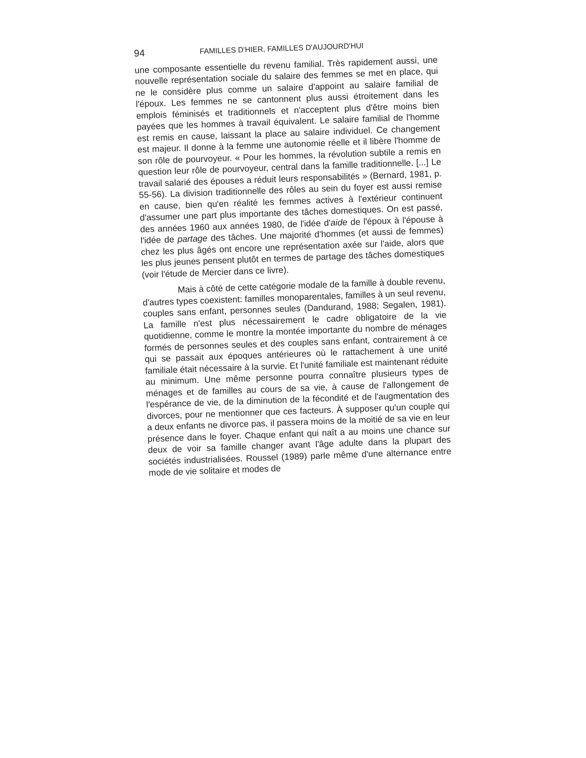94 FAMILLES D'HIER, FAMILLES D'AUJOURD'HUI
une composante essentielle du revenu familial. Très rapidement aussi, une nouvelle représentation sociale du salaire des femmes se met en place, qui ne le considère plus comme un salaire d'appoint au salaire familial de l'époux. Les femmes ne se cantonnent plus aussi étroitement dans les emplois féminisés et traditionnels et n'acceptent plus d'être moins bien payées que les hommes à travail équivalent. Le salaire familial de l'homme est remis en cause, laissant la place au salaire individuel. Ce changement est majeur. Il donne à la femme une autonomie réelle et il libère l'homme de son rôle de pourvoyeur. « Pour les hommes, la révolution subtile a remis en question leur rôle de pourvoyeur, central dans la famille traditionnelle. [...] Le travail salarié des épouses a réduit leurs responsabilités » (Bernard, 1981, p. 55-56). La division traditionnelle des rôles au sein du foyer est aussi remise en cause, bien qu'en réalité les femmes actives à l'extérieur continuent d'assumer une part plus importante des tâches domestiques. On est passé, des années 1960 aux années 1980, de l'idée d'aide de l'époux à l'épouse à l'idée de partage des tâches. Une majorité d'hommes (et aussi de femmes) chez les plus âgés ont encore une représentation axée sur l'aide, alors que les plus jeunes pensent plutôt en termes de partage des tâches domestiques (voir l'étude de Mercier dans ce livre).
Mais à côté de cette catégorie modale de la famille à double revenu, d'autres types coexistent: familles monoparentales, familles à un seul revenu, couples sans enfant, personnes seules (Dandurand, 1988; Segalen, 1981). La famille n'est plus nécessairement le cadre obligatoire de la vie quotidienne, comme le montre la montée importante du nombre de ménages formés de personnes seules et des couples sans enfant, contrairement à ce qui se passait aux époques antérieures où le rattachement à une unité familiale était nécessaire à la survie. Et l'unité familiale est maintenant réduite au minimum. Une même personne pourra connaître plusieurs types de ménages et de familles au cours de sa vie, à cause de l'allongement de l'espérance de vie, de la diminution de la fécondité et de l'augmentation des divorces, pour ne mentionner que ces facteurs. À supposer qu'un couple qui a deux enfants ne divorce pas, il passera moins de la moitié de sa vie en leur présence dans le foyer. Chaque enfant qui naît a au moins une chance sur deux de voir sa famille changer avant l'âge adulte dans la plupart des sociétés industrialisées. Roussel (1989) parle même d'une alternance entre mode de vie solitaire et modes de